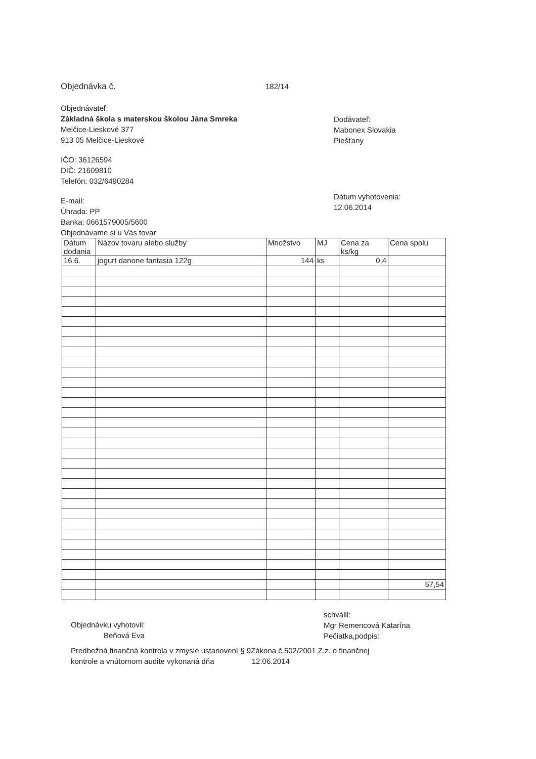Objednávka č. 182/14
Objednávateľ:
Základná škola s materskou školou Jána Smreka
Melčice-Lieskové 377
913 05 Melčice-Lieskové
IČO: 36126594
DIČ: 21609810
Telefón: 032/6490284
E-mail:
Úhrada: PP
Banka: 0661579005/5600
Objednávame si u Vás tovar
Dodávateľ:
Mabonex Slovakia
Piešťany
Dátum vyhotovenia:
12.06.2014
| Dátum dodania | Názov tovaru alebo služby | Množstvo | MJ | Cena za ks/kg | Cena spolu |
| --- | --- | --- | --- | --- | --- |
| 16.6. | jogurt danone fantasia 122g | 144 | ks | 0,4 | |
| | | | | | 57,54 |
Objednávku vyhotovil:
Beňová Eva
schválil:
Mgr Remencová Katarína
Pečiatka,podpis:
Predbežná finančná kontrola v zmysle ustanovení § 9Zákona č.502/2001 Z.z. o finančnej
kontrole a vnútornom audite vykonaná dňa 12.06.2014